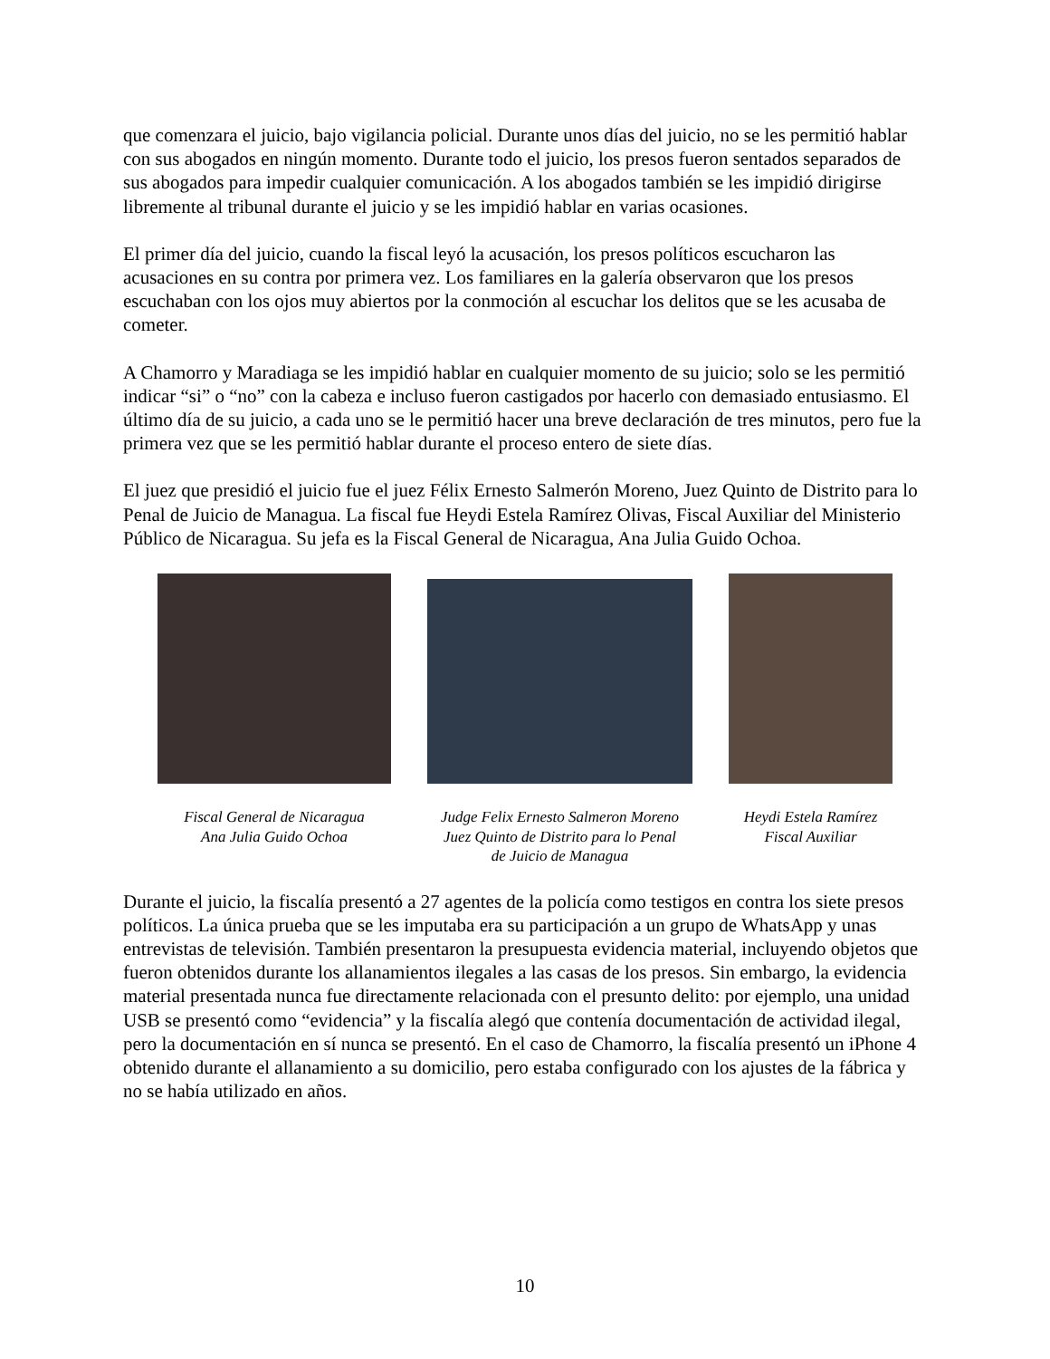que comenzara el juicio, bajo vigilancia policial. Durante unos días del juicio, no se les permitió hablar con sus abogados en ningún momento. Durante todo el juicio, los presos fueron sentados separados de sus abogados para impedir cualquier comunicación. A los abogados también se les impidió dirigirse libremente al tribunal durante el juicio y se les impidió hablar en varias ocasiones.
El primer día del juicio, cuando la fiscal leyó la acusación, los presos políticos escucharon las acusaciones en su contra por primera vez. Los familiares en la galería observaron que los presos escuchaban con los ojos muy abiertos por la conmoción al escuchar los delitos que se les acusaba de cometer.
A Chamorro y Maradiaga se les impidió hablar en cualquier momento de su juicio; solo se les permitió indicar “si” o “no” con la cabeza e incluso fueron castigados por hacerlo con demasiado entusiasmo. El último día de su juicio, a cada uno se le permitió hacer una breve declaración de tres minutos, pero fue la primera vez que se les permitió hablar durante el proceso entero de siete días.
El juez que presidió el juicio fue el juez Félix Ernesto Salmerón Moreno, Juez Quinto de Distrito para lo Penal de Juicio de Managua. La fiscal fue Heydi Estela Ramírez Olivas, Fiscal Auxiliar del Ministerio Público de Nicaragua. Su jefa es la Fiscal General de Nicaragua, Ana Julia Guido Ochoa.
Fiscal General de Nicaragua
Ana Julia Guido Ochoa
Judge Felix Ernesto Salmeron Moreno
Juez Quinto de Distrito para lo Penal
de Juicio de Managua
Heydi Estela Ramírez
Fiscal Auxiliar
Durante el juicio, la fiscalía presentó a 27 agentes de la policía como testigos en contra los siete presos políticos. La única prueba que se les imputaba era su participación a un grupo de WhatsApp y unas entrevistas de televisión. También presentaron la presupuesta evidencia material, incluyendo objetos que fueron obtenidos durante los allanamientos ilegales a las casas de los presos. Sin embargo, la evidencia material presentada nunca fue directamente relacionada con el presunto delito: por ejemplo, una unidad USB se presentó como “evidencia” y la fiscalía alegó que contenía documentación de actividad ilegal, pero la documentación en sí nunca se presentó. En el caso de Chamorro, la fiscalía presentó un iPhone 4 obtenido durante el allanamiento a su domicilio, pero estaba configurado con los ajustes de la fábrica y no se había utilizado en años.
10